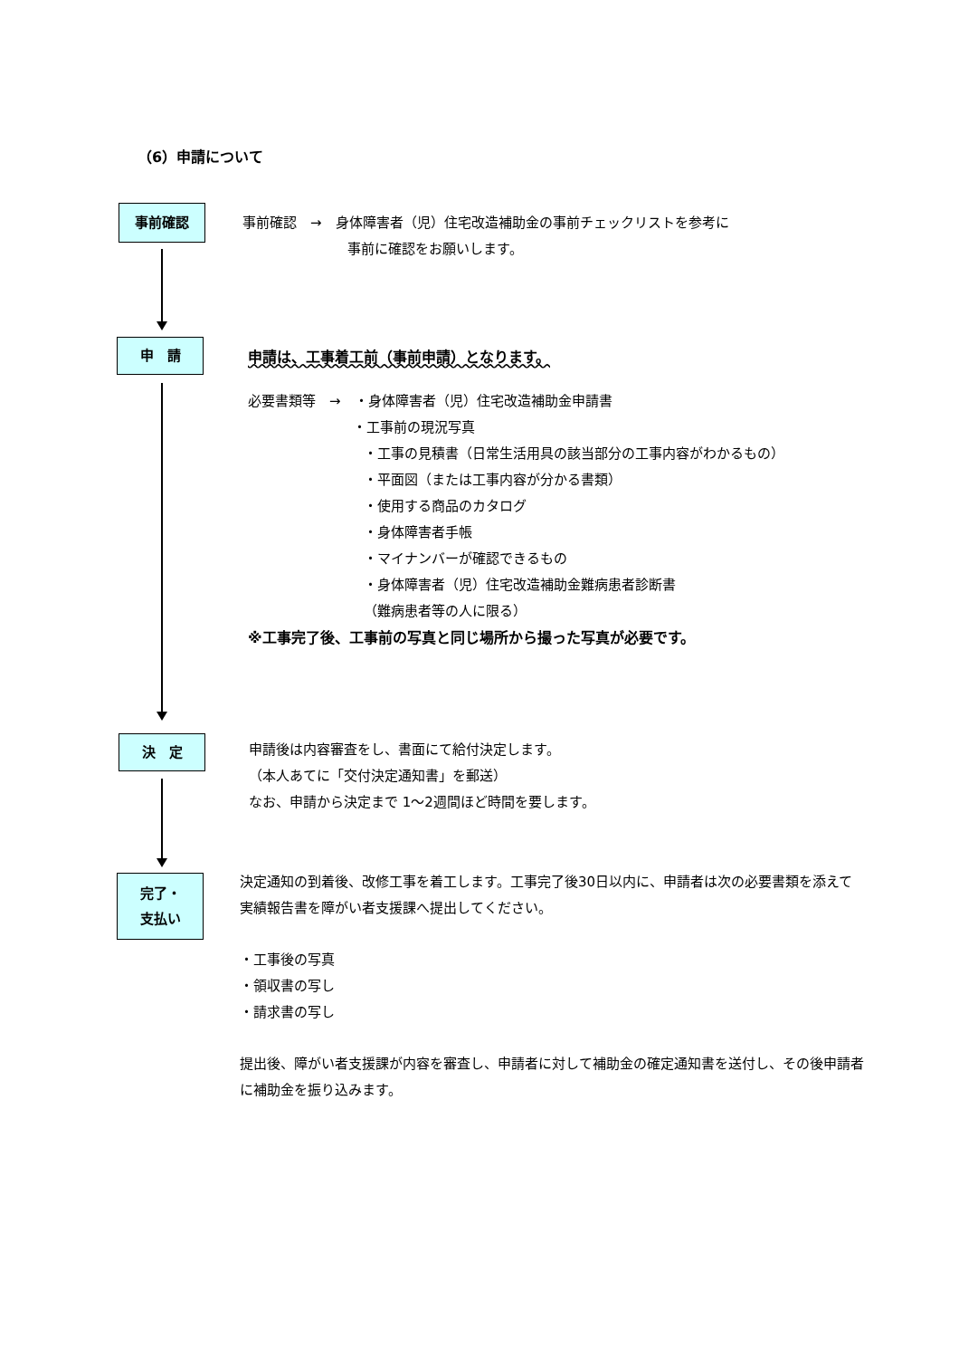（6）申請について
事前確認
事前確認　→　身体障害者（児）住宅改造補助金の事前チェックリストを参考に
事前に確認をお願いします。
申　請
申請は、工事着工前（事前申請）となります。
必要書類等　→　・身体障害者（児）住宅改造補助金申請書
・工事前の現況写真
・工事の見積書（日常生活用具の該当部分の工事内容がわかるもの）
・平面図（または工事内容が分かる書類）
・使用する商品のカタログ
・身体障害者手帳
・マイナンバーが確認できるもの
・身体障害者（児）住宅改造補助金難病患者診断書
（難病患者等の人に限る）
※工事完了後、工事前の写真と同じ場所から撮った写真が必要です。
決　定
申請後は内容審査をし、書面にて給付決定します。
（本人あてに「交付決定通知書」を郵送）
なお、申請から決定まで 1～2週間ほど時間を要します。
完了・
支払い
決定通知の到着後、改修工事を着工します。工事完了後30日以内に、申請者は次の必要書類を添えて実績報告書を障がい者支援課へ提出してください。
・工事後の写真
・領収書の写し
・請求書の写し
提出後、障がい者支援課が内容を審査し、申請者に対して補助金の確定通知書を送付し、その後申請者に補助金を振り込みます。